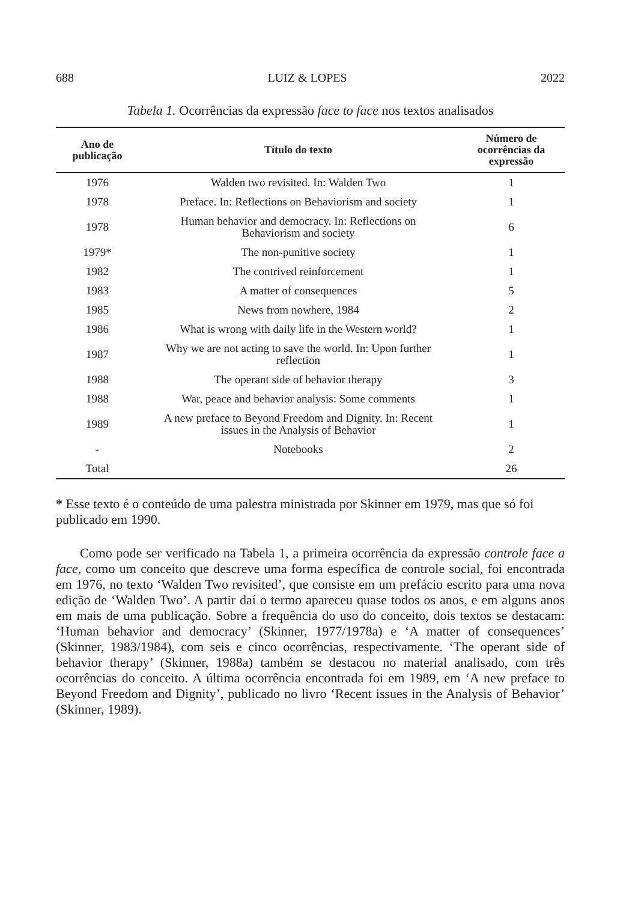688 LUIZ & LOPES 2022
Tabela 1. Ocorrências da expressão face to face nos textos analisados
| Ano de publicação | Título do texto | Número de ocorrências da expressão |
| --- | --- | --- |
| 1976 | Walden two revisited. In: Walden Two | 1 |
| 1978 | Preface. In: Reflections on Behaviorism and society | 1 |
| 1978 | Human behavior and democracy. In: Reflections on Behaviorism and society | 6 |
| 1979* | The non-punitive society | 1 |
| 1982 | The contrived reinforcement | 1 |
| 1983 | A matter of consequences | 5 |
| 1985 | News from nowhere, 1984 | 2 |
| 1986 | What is wrong with daily life in the Western world? | 1 |
| 1987 | Why we are not acting to save the world. In: Upon further reflection | 1 |
| 1988 | The operant side of behavior therapy | 3 |
| 1988 | War, peace and behavior analysis: Some comments | 1 |
| 1989 | A new preface to Beyond Freedom and Dignity. In: Recent issues in the Analysis of Behavior | 1 |
| - | Notebooks | 2 |
| Total | | 26 |
* Esse texto é o conteúdo de uma palestra ministrada por Skinner em 1979, mas que só foi publicado em 1990.
Como pode ser verificado na Tabela 1, a primeira ocorrência da expressão controle face a face, como um conceito que descreve uma forma específica de controle social, foi encontrada em 1976, no texto ‘Walden Two revisited’, que consiste em um prefácio escrito para uma nova edição de ‘Walden Two’. A partir daí o termo apareceu quase todos os anos, e em alguns anos em mais de uma publicação. Sobre a frequência do uso do conceito, dois textos se destacam: ‘Human behavior and democracy’ (Skinner, 1977/1978a) e ‘A matter of consequences’ (Skinner, 1983/1984), com seis e cinco ocorrências, respectivamente. ‘The operant side of behavior therapy’ (Skinner, 1988a) também se destacou no material analisado, com três ocorrências do conceito. A última ocorrência encontrada foi em 1989, em ‘A new preface to Beyond Freedom and Dignity’, publicado no livro ‘Recent issues in the Analysis of Behavior’ (Skinner, 1989).